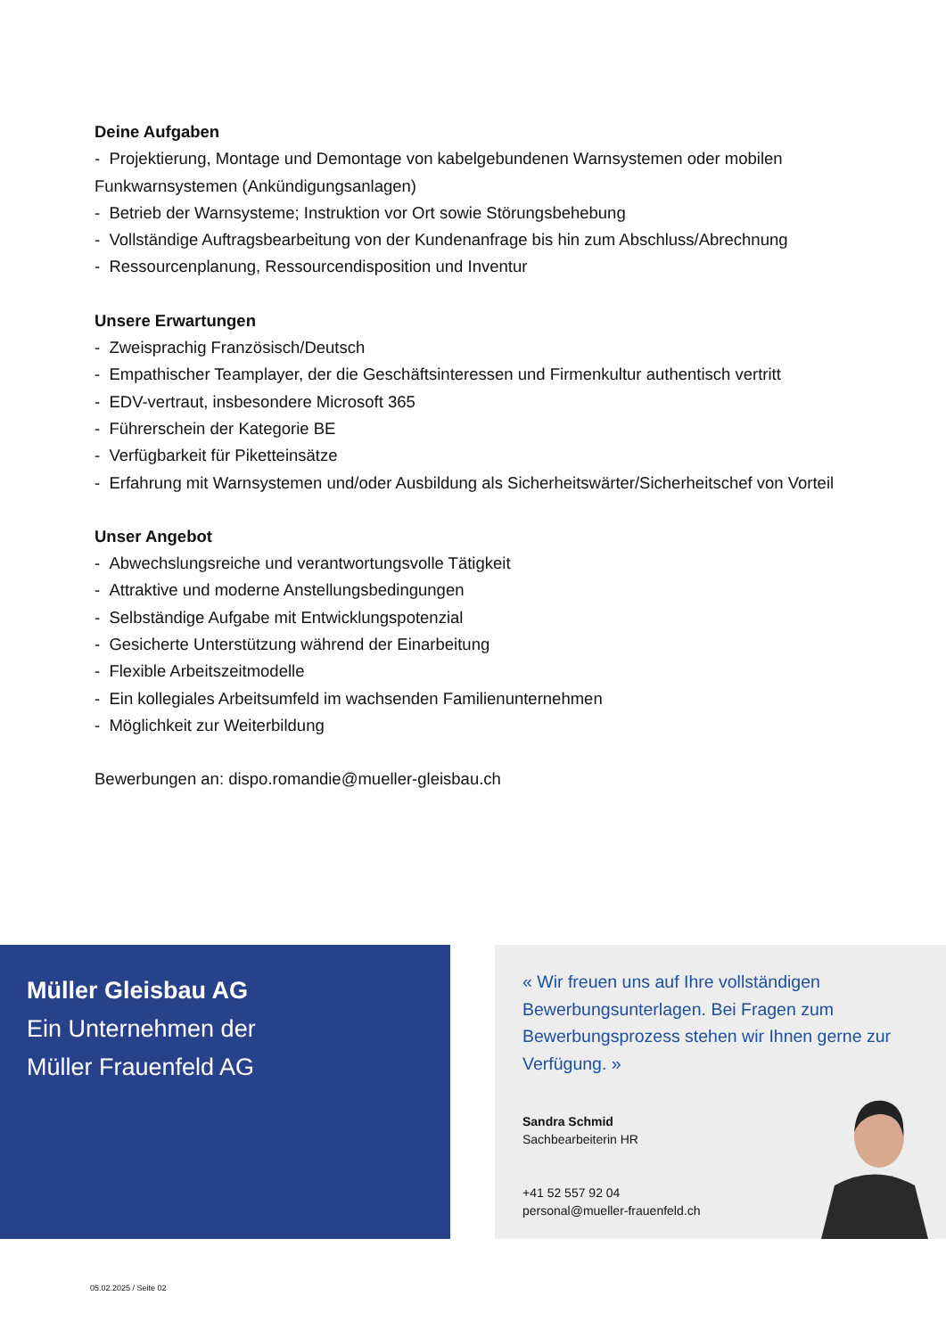Deine Aufgaben
- Projektierung, Montage und Demontage von kabelgebundenen Warnsystemen oder mobilen Funkwarnsystemen (Ankündigungsanlagen)
- Betrieb der Warnsysteme; Instruktion vor Ort sowie Störungsbehebung
- Vollständige Auftragsbearbeitung von der Kundenanfrage bis hin zum Abschluss/Abrechnung
- Ressourcenplanung, Ressourcendisposition und Inventur
Unsere Erwartungen
- Zweisprachig Französisch/Deutsch
- Empathischer Teamplayer, der die Geschäftsinteressen und Firmenkultur authentisch vertritt
- EDV-vertraut, insbesondere Microsoft 365
- Führerschein der Kategorie BE
- Verfügbarkeit für Piketteinsätze
- Erfahrung mit Warnsystemen und/oder Ausbildung als Sicherheitswärter/Sicherheitschef von Vorteil
Unser Angebot
- Abwechslungsreiche und verantwortungsvolle Tätigkeit
- Attraktive und moderne Anstellungsbedingungen
- Selbständige Aufgabe mit Entwicklungspotenzial
- Gesicherte Unterstützung während der Einarbeitung
- Flexible Arbeitszeitmodelle
- Ein kollegiales Arbeitsumfeld im wachsenden Familienunternehmen
- Möglichkeit zur Weiterbildung
Bewerbungen an: dispo.romandie@mueller-gleisbau.ch
Müller Gleisbau AG
Ein Unternehmen der
Müller Frauenfeld AG
« Wir freuen uns auf Ihre vollständigen Bewerbungsunterlagen. Bei Fragen zum Bewerbungsprozess stehen wir Ihnen gerne zur Verfügung. »
Sandra Schmid
Sachbearbeiterin HR
+41 52 557 92 04
personal@mueller-frauenfeld.ch
05.02.2025 / Seite 02